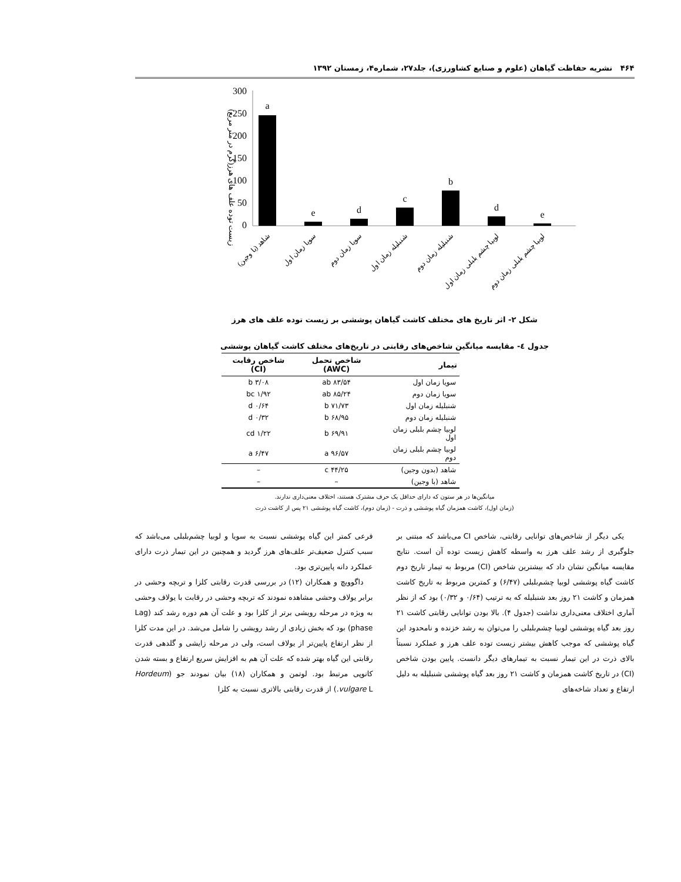۴۶۴ نشریه حفاظت گیاهان (علوم و صنایع کشاورزی)، جلد۲۷، شماره۴، زمستان ۱۳۹۲
(زیست توده علف های هرز(گرم در متر مربع
300
250
200
150
100
50
0
a
e
d
c
b
d
e
شاهد (با وجین)
سویا زمان اول
سویا زمان دوم
شنبلیله زمان اول
شنبلیله زمان دوم
لوبیا چشم بلبلی زمان اول
لوبیا چشم بلبلی زمان دوم
شکل ۲- اثر تاریخ های مختلف کاشت گیاهان پوششی بر زیست توده علف های هرز
جدول ٤- مقایسه میانگین شاخص‌های رقابتی در تاریخ‌های مختلف کاشت گیاهان پوششی
| تیمار | شاخص تحمل (AWC) | شاخص رقابت (CI) |
| --- | --- | --- |
| سویا زمان اول | ۸۳/۵۴ ab | ۳/۰۸ b |
| سویا زمان دوم | ۸۵/۲۴ ab | ۱/۹۲ bc |
| شنبلیله زمان اول | ۷۱/۷۳ b | ۰/۶۴ d |
| شنبلیله زمان دوم | ۶۸/۹۵ b | ۰/۳۲ d |
| لوبیا چشم بلبلی زمان اول | ۶۹/۹۱ b | ۱/۲۲ cd |
| لوبیا چشم بلبلی زمان دوم | ۹۶/۵۷ a | ۶/۴۷ a |
| شاهد (بدون وجین) | ۴۴/۲۵ c | – |
| شاهد (با وجین) | – | – |
میانگین‌ها در هر ستون که دارای حداقل یک حرف مشترک هستند، اختلاف معنی‌داری ندارند.
(زمان اول)، کاشت همزمان گیاه پوششی و ذرت - (زمان دوم)، کاشت گیاه پوششی ۲۱ پس از کاشت ذرت
یکی دیگر از شاخص‌های توانایی رقابتی، شاخص CI می‌باشد که مبتنی بر جلوگیری از رشد علف هرز به واسطه کاهش زیست توده آن است. نتایج مقایسه میانگین نشان داد که بیشترین شاخص (CI) مربوط به تیمار تاریخ دوم کاشت گیاه پوششی لوبیا چشم‌بلبلی (۶/۴۷) و کمترین مربوط به تاریخ کاشت همزمان و کاشت ۲۱ روز بعد شنبلیله که به ترتیب (۰/۶۴ و ۰/۳۲) بود که از نظر آماری اختلاف معنی‌داری نداشت (جدول ۴). بالا بودن توانایی رقابتی کاشت ۲۱ روز بعد گیاه پوششی لوبیا چشم‌بلبلی را می‌توان به رشد خزنده و نامحدود این گیاه پوششی که موجب کاهش بیشتر زیست توده علف هرز و عملکرد نسبتاً بالای ذرت در این تیمار نسبت به تیمارهای دیگر دانست. پایین بودن شاخص (CI) در تاریخ کاشت همزمان و کاشت ۲۱ روز بعد گیاه پوششی شنبلیله به دلیل ارتفاع و تعداد شاخه‌های
فرعی کمتر این گیاه پوششی نسبت به سویا و لوبیا چشم‌بلبلی می‌باشد که سبب کنترل ضعیف‌تر علف‌های هرز گردید و همچنین در این تیمار ذرت دارای عملکرد دانه پایین‌تری بود.
داگوویچ و همکاران (۱۲) در بررسی قدرت رقابتی کلزا و تربچه وحشی در برابر یولاف وحشی مشاهده نمودند که تربچه وحشی در رقابت با یولاف وحشی به ویژه در مرحله رویشی برتر از کلزا بود و علت آن هم دوره رشد کند (Lag phase) بود که بخش زیادی از رشد رویشی را شامل می‌شد. در این مدت کلزا از نظر ارتفاع پایین‌تر از یولاف است، ولی در مرحله زایشی و گلدهی قدرت رقابتی این گیاه بهتر شده که علت آن هم به افزایش سریع ارتفاع و بسته شدن کانوپی مرتبط بود. لوتمن و همکاران (۱۸) بیان نمودند جو (Hordeum vulgare L.) از قدرت رقابتی بالاتری نسبت به کلزا